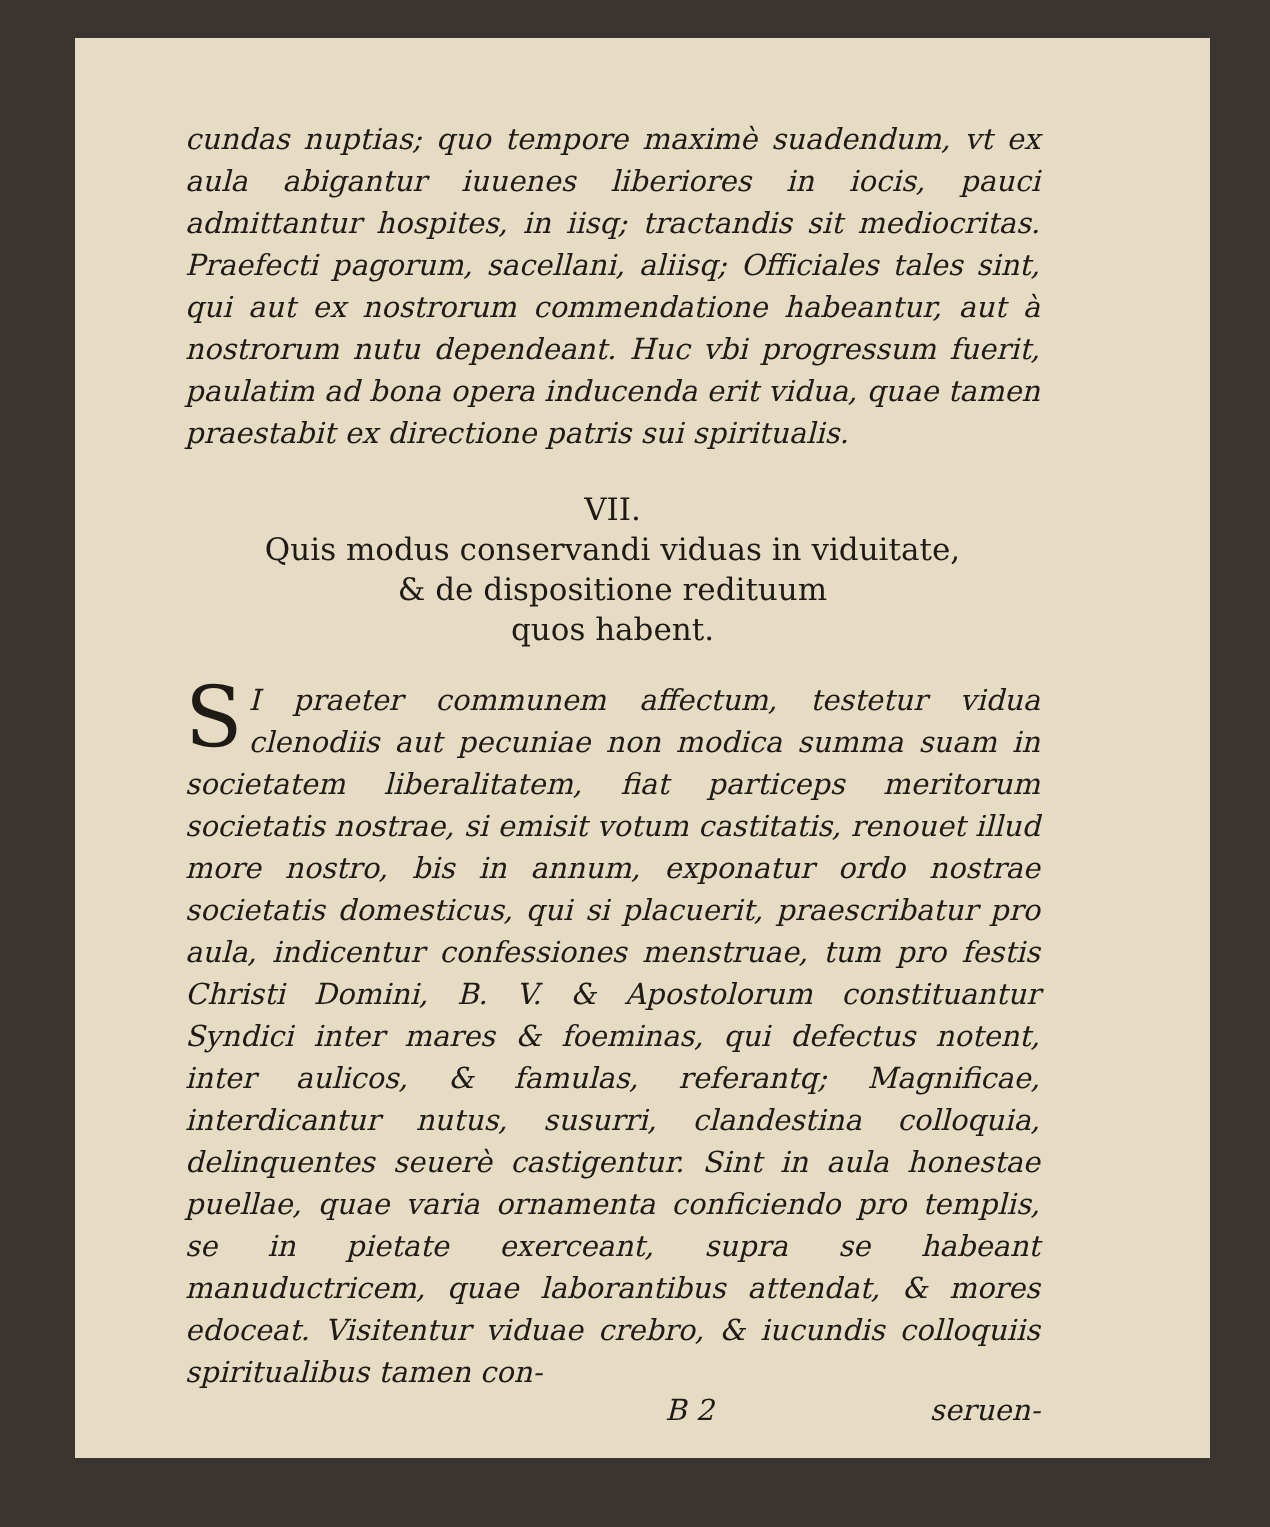cundas nuptias; quo tempore maximè suadendum, vt ex aula abigantur iuuenes liberiores in iocis, pauci admittantur hospites, in iisq; tractandis sit mediocritas. Praefecti pagorum, sacellani, aliisq; Officiales tales sint, qui aut ex nostrorum commendatione habeantur, aut à nostrorum nutu dependeant. Huc vbi progressum fuerit, paulatim ad bona opera inducenda erit vidua, quae tamen praestabit ex directione patris sui spiritualis.
VII.
Quis modus conservandi viduas in viduitate,
& de dispositione redituum
quos habent.
SI praeter communem affectum, testetur vidua clenodiis aut pecuniae non modica summa suam in societatem liberalitatem, fiat particeps meritorum societatis nostrae, si emisit votum castitatis, renouet illud more nostro, bis in annum, exponatur ordo nostrae societatis domesticus, qui si placuerit, praescribatur pro aula, indicentur confessiones menstruae, tum pro festis Christi Domini, B. V. & Apostolorum constituantur Syndici inter mares & foeminas, qui defectus notent, inter aulicos, & famulas, referantq; Magnificae, interdicantur nutus, susurri, clandestina colloquia, delinquentes seuerè castigentur. Sint in aula honestae puellae, quae varia ornamenta conficiendo pro templis, se in pietate exerceant, supra se habeant manuductricem, quae laborantibus attendat, & mores edoceat. Visitentur viduae crebro, & iucundis colloquiis spiritualibus tamen con-
B 2 seruen-